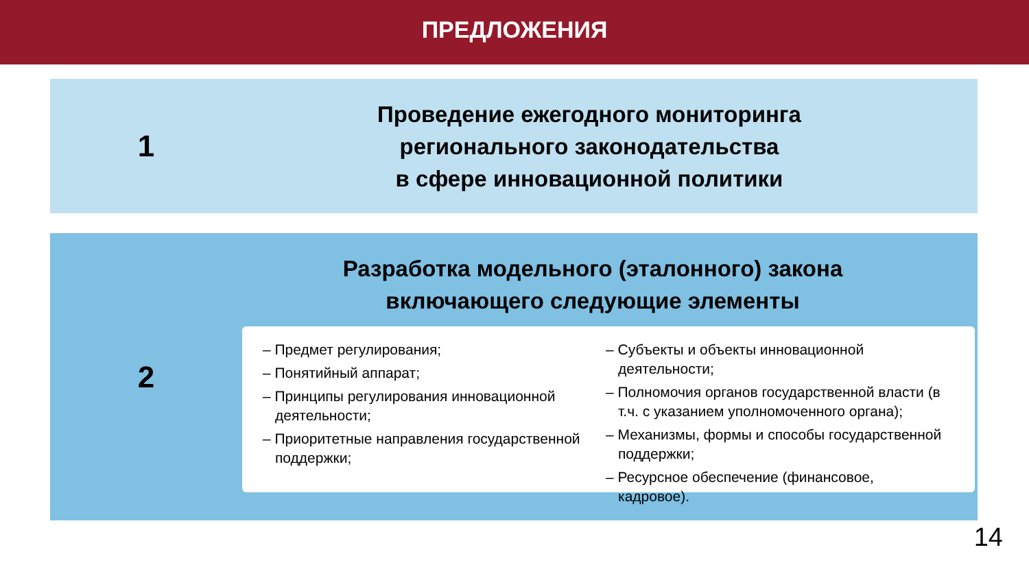ПРЕДЛОЖЕНИЯ
1
Проведение ежегодного мониторинга
регионального законодательства
в сфере инновационной политики
2
Разработка модельного (эталонного) закона
включающего следующие элементы
– Предмет регулирования;
– Понятийный аппарат;
– Принципы регулирования инновационной деятельности;
– Приоритетные направления государственной поддержки;
– Субъекты и объекты инновационной деятельности;
– Полномочия органов государственной власти (в т.ч. с указанием уполномоченного органа);
– Механизмы, формы и способы государственной поддержки;
– Ресурсное обеспечение (финансовое, кадровое).
14